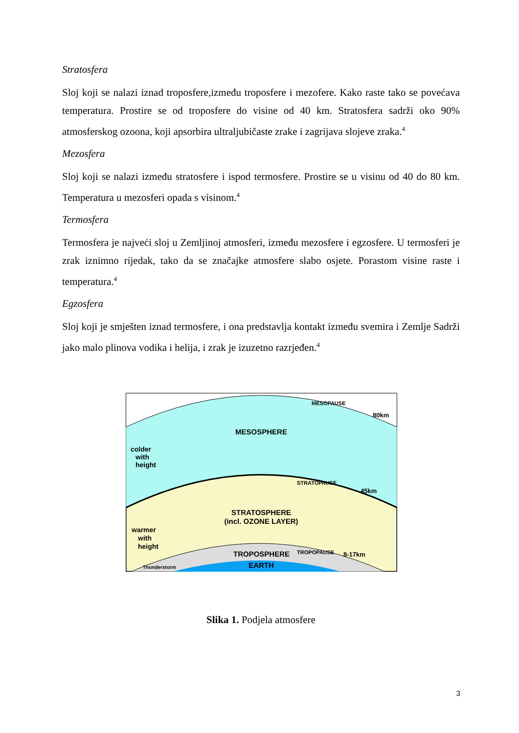Stratosfera
Sloj koji se nalazi iznad troposfere,između troposfere i mezofere. Kako raste tako se povećava temperatura. Prostire se od troposfere do visine od 40 km. Stratosfera sadrži oko 90% atmosferskog ozoona, koji apsorbira ultraljubičaste zrake i zagrijava slojeve zraka.<sup>4</sup>
Mezosfera
Sloj koji se nalazi između stratosfere i ispod termosfere. Prostire se u visinu od 40 do 80 km. Temperatura u mezosferi opada s visinom.<sup>4</sup>
Termosfera
Termosfera je najveći sloj u Zemljinoj atmosferi, između mezosfere i egzosfere. U termosferi je zrak iznimno rijedak, tako da se značajke atmosfere slabo osjete. Porastom visine raste i temperatura.<sup>4</sup>
Egzosfera
Sloj koji je smješten iznad termosfere, i ona predstavlja kontakt između svemira i Zemlje Sadrži jako malo plinova vodika i helija, i zrak je izuzetno razrjeđen.<sup>4</sup>
MESOSPHERE
MESOPAUSE
80km
colder
with
height
STRATOPAUSE
45km
STRATOSPHERE
(incl. OZONE LAYER)
warmer
with
height
TROPOSPHERE
TROPOPAUSE
8-17km
EARTH
Thunderstorm
Slika 1. Podjela atmosfere
3